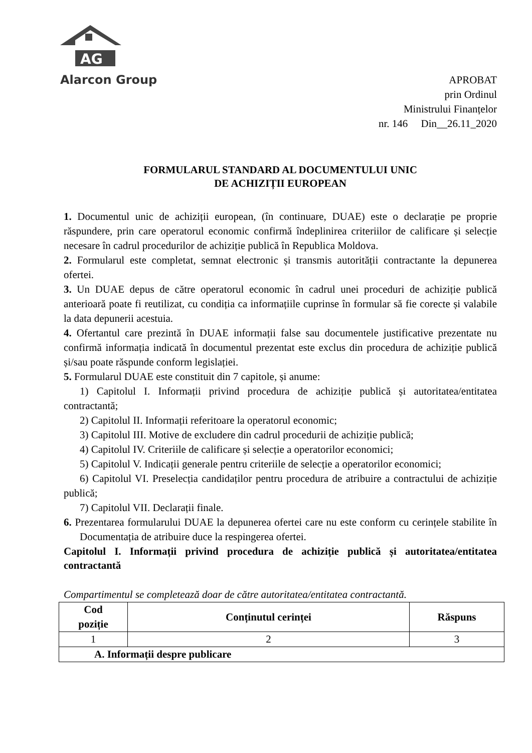AG
Alarcon Group
APROBAT
prin Ordinul
Ministrului Finanțelor
nr. 146 Din__26.11_2020
FORMULARUL STANDARD AL DOCUMENTULUI UNIC
DE ACHIZIȚII EUROPEAN
1. Documentul unic de achiziții european, (în continuare, DUAE) este o declarație pe proprie răspundere, prin care operatorul economic confirmă îndeplinirea criteriilor de calificare și selecție necesare în cadrul procedurilor de achiziție publică în Republica Moldova.
2. Formularul este completat, semnat electronic și transmis autorității contractante la depunerea ofertei.
3. Un DUAE depus de către operatorul economic în cadrul unei proceduri de achiziție publică anterioară poate fi reutilizat, cu condiția ca informațiile cuprinse în formular să fie corecte și valabile la data depunerii acestuia.
4. Ofertantul care prezintă în DUAE informații false sau documentele justificative prezentate nu confirmă informația indicată în documentul prezentat este exclus din procedura de achiziție publică și/sau poate răspunde conform legislației.
5. Formularul DUAE este constituit din 7 capitole, și anume:
1) Capitolul I. Informații privind procedura de achiziție publică și autoritatea/entitatea contractantă;
2) Capitolul II. Informații referitoare la operatorul economic;
3) Capitolul III. Motive de excludere din cadrul procedurii de achiziție publică;
4) Capitolul IV. Criteriile de calificare și selecție a operatorilor economici;
5) Capitolul V. Indicații generale pentru criteriile de selecție a operatorilor economici;
6) Capitolul VI. Preselecția candidaților pentru procedura de atribuire a contractului de achiziție publică;
7) Capitolul VII. Declarații finale.
6. Prezentarea formularului DUAE la depunerea ofertei care nu este conform cu cerințele stabilite în Documentația de atribuire duce la respingerea ofertei.
Capitolul I. Informații privind procedura de achiziție publică și autoritatea/entitatea contractantă
Compartimentul se completează doar de către autoritatea/entitatea contractantă.
| Cod poziție | Conținutul cerinței | Răspuns |
| --- | --- | --- |
| 1 | 2 | 3 |
| A. Informații despre publicare | | |